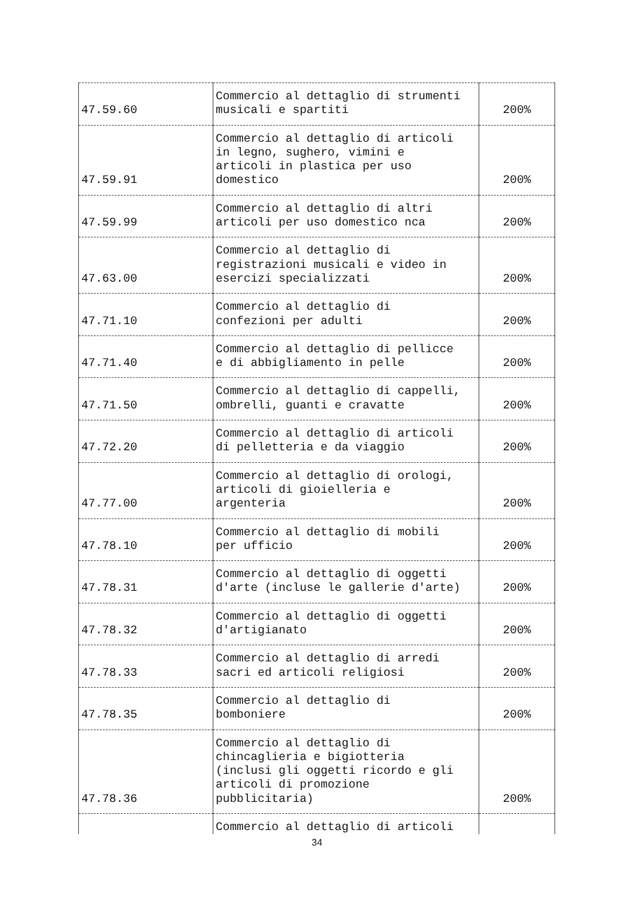| 47.59.60 | Commercio al dettaglio di strumenti musicali e spartiti | 200% |
| 47.59.91 | Commercio al dettaglio di articoli in legno, sughero, vimini e articoli in plastica per uso domestico | 200% |
| 47.59.99 | Commercio al dettaglio di altri articoli per uso domestico nca | 200% |
| 47.63.00 | Commercio al dettaglio di registrazioni musicali e video in esercizi specializzati | 200% |
| 47.71.10 | Commercio al dettaglio di confezioni per adulti | 200% |
| 47.71.40 | Commercio al dettaglio di pellicce e di abbigliamento in pelle | 200% |
| 47.71.50 | Commercio al dettaglio di cappelli, ombrelli, guanti e cravatte | 200% |
| 47.72.20 | Commercio al dettaglio di articoli di pelletteria e da viaggio | 200% |
| 47.77.00 | Commercio al dettaglio di orologi, articoli di gioielleria e argenteria | 200% |
| 47.78.10 | Commercio al dettaglio di mobili per ufficio | 200% |
| 47.78.31 | Commercio al dettaglio di oggetti d'arte (incluse le gallerie d'arte) | 200% |
| 47.78.32 | Commercio al dettaglio di oggetti d'artigianato | 200% |
| 47.78.33 | Commercio al dettaglio di arredi sacri ed articoli religiosi | 200% |
| 47.78.35 | Commercio al dettaglio di bomboniere | 200% |
| 47.78.36 | Commercio al dettaglio di chincaglieria e bigiotteria (inclusi gli oggetti ricordo e gli articoli di promozione pubblicitaria) | 200% |
| | Commercio al dettaglio di articoli | |
34